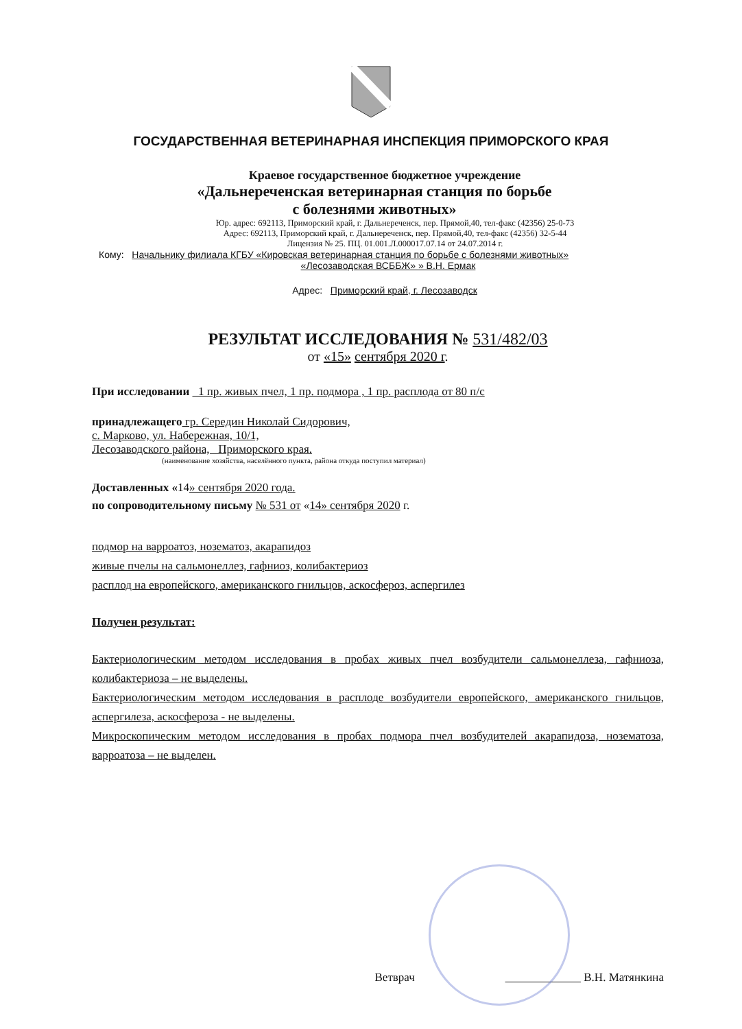ГОСУДАРСТВЕННАЯ ВЕТЕРИНАРНАЯ ИНСПЕКЦИЯ ПРИМОРСКОГО КРАЯ
Краевое государственное бюджетное учреждение
«Дальнереченская ветеринарная станция по борьбе
с болезнями животных»
Юр. адрес: 692113, Приморский край, г. Дальнереченск, пер. Прямой,40, тел-факс (42356) 25-0-73
Адрес: 692113, Приморский край, г. Дальнереченск, пер. Прямой,40, тел-факс (42356) 32-5-44
Лицензия № 25. ПЦ. 01.001.Л.000017.07.14 от 24.07.2014 г.
Кому: Начальнику филиала КГБУ «Кировская ветеринарная станция по борьбе с болезнями животных»
«Лесозаводская ВСББЖ» » В.Н. Ермак
Адрес: Приморский край, г. Лесозаводск
РЕЗУЛЬТАТ ИССЛЕДОВАНИЯ № 531/482/03
от «15» сентября 2020 г.
При исследовании 1 пр. живых пчел, 1 пр. подмора , 1 пр. расплода от 80 п/с
принадлежащего гр. Середин Николай Сидорович,
с. Марково, ул. Набережная, 10/1,
Лесозаводского района, Приморского края.
(наименование хозяйства, населённого пункта, района откуда поступил материал)
Доставленных «14» сентября 2020 года.
по сопроводительному письму № 531 от «14» сентября 2020 г.
подмор на варроатоз, нозематоз, акарапидоз
живые пчелы на сальмонеллез, гафниоз, колибактериоз
расплод на европейского, американского гнильцов, аскосфероз, аспергилез
Получен результат:
Бактериологическим методом исследования в пробах живых пчел возбудители сальмонеллеза, гафниоза, колибактериоза – не выделены.
Бактериологическим методом исследования в расплоде возбудители европейского, американского гнильцов, аспергилеза, аскосфероза - не выделены.
Микроскопическим методом исследования в пробах подмора пчел возбудителей акарапидоза, нозематоза, варроатоза – не выделен.
Ветврач В.Н. Матянкина